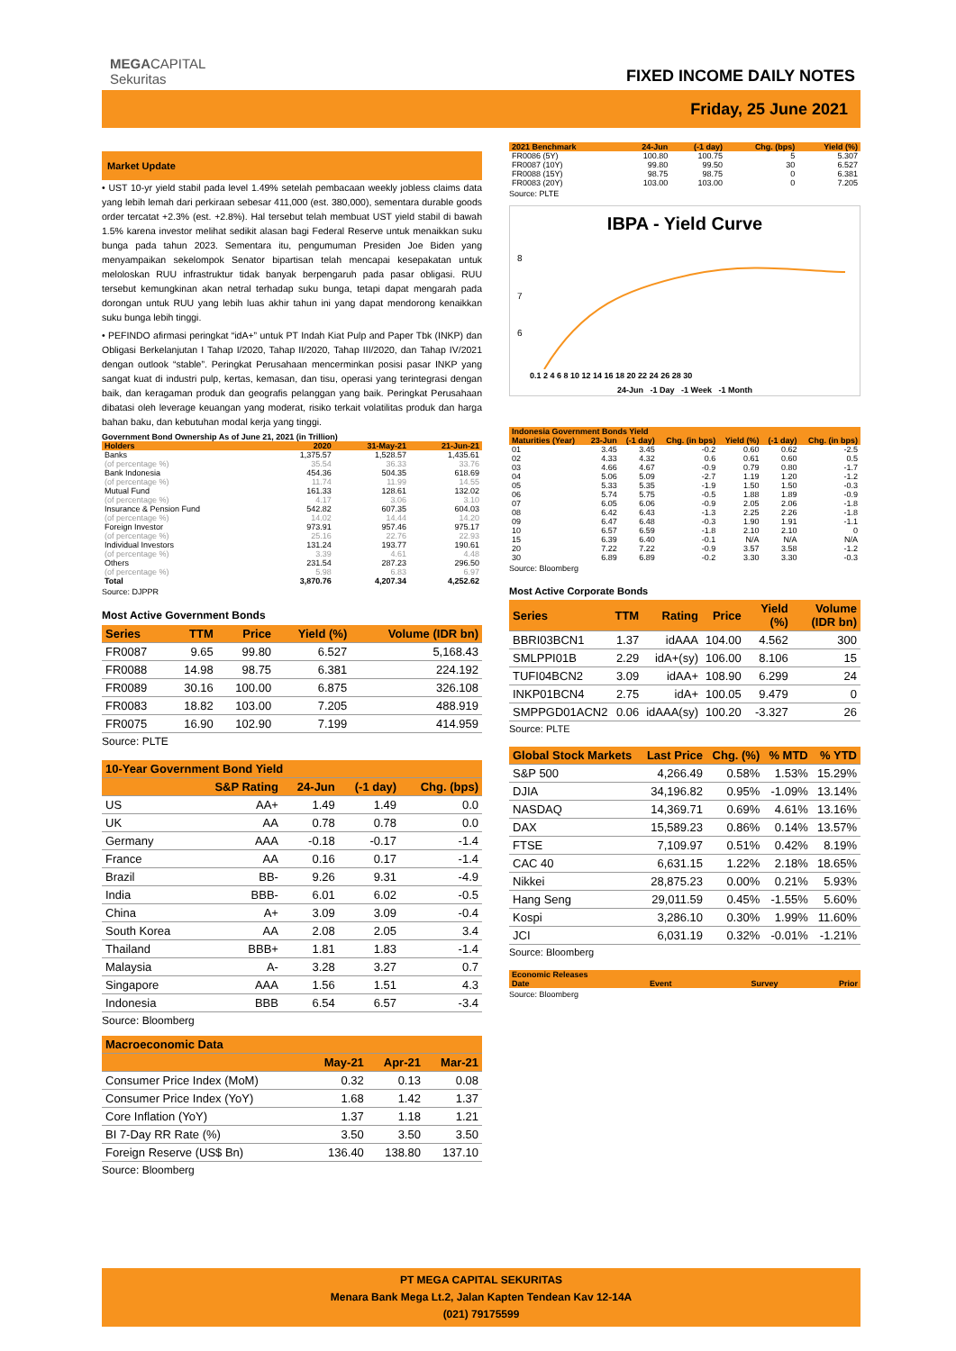MEGACAPITAL
Sekuritas
FIXED INCOME DAILY NOTES
Friday, 25 June 2021
Market Update
• UST 10-yr yield stabil pada level 1.49% setelah pembacaan weekly jobless claims data yang lebih lemah dari perkiraan sebesar 411,000 (est. 380,000), sementara durable goods order tercatat +2.3% (est. +2.8%). Hal tersebut telah membuat UST yield stabil di bawah 1.5% karena investor melihat sedikit alasan bagi Federal Reserve untuk menaikkan suku bunga pada tahun 2023. Sementara itu, pengumuman Presiden Joe Biden yang menyampaikan sekelompok Senator bipartisan telah mencapai kesepakatan untuk meloloskan RUU infrastruktur tidak banyak berpengaruh pada pasar obligasi. RUU tersebut kemungkinan akan netral terhadap suku bunga, tetapi dapat mengarah pada dorongan untuk RUU yang lebih luas akhir tahun ini yang dapat mendorong kenaikkan suku bunga lebih tinggi.
• PEFINDO afirmasi peringkat “idA+” untuk PT Indah Kiat Pulp and Paper Tbk (INKP) dan Obligasi Berkelanjutan I Tahap I/2020, Tahap II/2020, Tahap III/2020, dan Tahap IV/2021 dengan outlook “stable”. Peringkat Perusahaan mencerminkan posisi pasar INKP yang sangat kuat di industri pulp, kertas, kemasan, dan tisu, operasi yang terintegrasi dengan baik, dan keragaman produk dan geografis pelanggan yang baik. Peringkat Perusahaan dibatasi oleh leverage keuangan yang moderat, risiko terkait volatilitas produk dan harga bahan baku, dan kebutuhan modal kerja yang tinggi.
Government Bond Ownership As of June 21, 2021 (in Trillion)
| Holders | 2020 | 31-May-21 | 21-Jun-21 |
| --- | --- | --- | --- |
| Banks | 1,375.57 | 1,528.57 | 1,435.61 |
| (of percentage %) | 35.54 | 36.33 | 33.76 |
| Bank Indonesia | 454.36 | 504.35 | 618.69 |
| (of percentage %) | 11.74 | 11.99 | 14.55 |
| Mutual Fund | 161.33 | 128.61 | 132.02 |
| (of percentage %) | 4.17 | 3.06 | 3.10 |
| Insurance & Pension Fund | 542.82 | 607.35 | 604.03 |
| (of percentage %) | 14.02 | 14.44 | 14.20 |
| Foreign Investor | 973.91 | 957.46 | 975.17 |
| (of percentage %) | 25.16 | 22.76 | 22.93 |
| Individual Investors | 131.24 | 193.77 | 190.61 |
| (of percentage %) | 3.39 | 4.61 | 4.48 |
| Others | 231.54 | 287.23 | 296.50 |
| (of percentage %) | 5.98 | 6.83 | 6.97 |
| Total | 3,870.76 | 4,207.34 | 4,252.62 |
Source: DJPPR
Most Active Government Bonds
| Series | TTM | Price | Yield (%) | Volume (IDR bn) |
| --- | --- | --- | --- | --- |
| FR0087 | 9.65 | 99.80 | 6.527 | 5,168.43 |
| FR0088 | 14.98 | 98.75 | 6.381 | 224.192 |
| FR0089 | 30.16 | 100.00 | 6.875 | 326.108 |
| FR0083 | 18.82 | 103.00 | 7.205 | 488.919 |
| FR0075 | 16.90 | 102.90 | 7.199 | 414.959 |
Source: PLTE
| 10-Year Government Bond Yield | | | | |
| --- | --- | --- | --- | --- |
| | S&P Rating | 24-Jun | (-1 day) | Chg. (bps) |
| US | AA+ | 1.49 | 1.49 | 0.0 |
| UK | AA | 0.78 | 0.78 | 0.0 |
| Germany | AAA | -0.18 | -0.17 | -1.4 |
| France | AA | 0.16 | 0.17 | -1.4 |
| Brazil | BB- | 9.26 | 9.31 | -4.9 |
| India | BBB- | 6.01 | 6.02 | -0.5 |
| China | A+ | 3.09 | 3.09 | -0.4 |
| South Korea | AA | 2.08 | 2.05 | 3.4 |
| Thailand | BBB+ | 1.81 | 1.83 | -1.4 |
| Malaysia | A- | 3.28 | 3.27 | 0.7 |
| Singapore | AAA | 1.56 | 1.51 | 4.3 |
| Indonesia | BBB | 6.54 | 6.57 | -3.4 |
Source: Bloomberg
| Macroeconomic Data | | | |
| --- | --- | --- | --- |
| | May-21 | Apr-21 | Mar-21 |
| Consumer Price Index (MoM) | 0.32 | 0.13 | 0.08 |
| Consumer Price Index (YoY) | 1.68 | 1.42 | 1.37 |
| Core Inflation (YoY) | 1.37 | 1.18 | 1.21 |
| BI 7-Day RR Rate (%) | 3.50 | 3.50 | 3.50 |
| Foreign Reserve (US$ Bn) | 136.40 | 138.80 | 137.10 |
Source: Bloomberg
| 2021 Benchmark | 24-Jun | (-1 day) | Chg. (bps) | Yield (%) |
| --- | --- | --- | --- | --- |
| FR0086 (5Y) | 100.80 | 100.75 | 5 | 5.307 |
| FR0087 (10Y) | 99.80 | 99.50 | 30 | 6.527 |
| FR0088 (15Y) | 98.75 | 98.75 | 0 | 6.381 |
| FR0083 (20Y) | 103.00 | 103.00 | 0 | 7.205 |
Source: PLTE
IBPA - Yield Curve
8
7
6
0.1 2 4 6 8 10 12 14 16 18 20 22 24 26 28 30
24-Jun -1 Day -1 Week -1 Month
| Indonesia Government Bonds Yield | | | | | | |
| --- | --- | --- | --- | --- | --- | --- |
| Maturities (Year) | 23-Jun | (-1 day) | Chg. (in bps) | Yield (%) | (-1 day) | Chg. (in bps) |
| 01 | 3.45 | 3.45 | -0.2 | 0.60 | 0.62 | -2.5 |
| 02 | 4.33 | 4.32 | 0.6 | 0.61 | 0.60 | 0.5 |
| 03 | 4.66 | 4.67 | -0.9 | 0.79 | 0.80 | -1.7 |
| 04 | 5.06 | 5.09 | -2.7 | 1.19 | 1.20 | -1.2 |
| 05 | 5.33 | 5.35 | -1.9 | 1.50 | 1.50 | -0.3 |
| 06 | 5.74 | 5.75 | -0.5 | 1.88 | 1.89 | -0.9 |
| 07 | 6.05 | 6.06 | -0.9 | 2.05 | 2.06 | -1.8 |
| 08 | 6.42 | 6.43 | -1.3 | 2.25 | 2.26 | -1.8 |
| 09 | 6.47 | 6.48 | -0.3 | 1.90 | 1.91 | -1.1 |
| 10 | 6.57 | 6.59 | -1.8 | 2.10 | 2.10 | 0 |
| 15 | 6.39 | 6.40 | -0.1 | N/A | N/A | N/A |
| 20 | 7.22 | 7.22 | -0.9 | 3.57 | 3.58 | -1.2 |
| 30 | 6.89 | 6.89 | -0.2 | 3.30 | 3.30 | -0.3 |
Source: Bloomberg
Most Active Corporate Bonds
| Series | TTM | Rating | Price | Yield (%) | Volume (IDR bn) |
| --- | --- | --- | --- | --- | --- |
| BBRI03BCN1 | 1.37 | idAAA | 104.00 | 4.562 | 300 |
| SMLPPI01B | 2.29 | idA+(sy) | 106.00 | 8.106 | 15 |
| TUFI04BCN2 | 3.09 | idAA+ | 108.90 | 6.299 | 24 |
| INKP01BCN4 | 2.75 | idA+ | 100.05 | 9.479 | 0 |
| SMPPGD01ACN2 | 0.06 | idAAA(sy) | 100.20 | -3.327 | 26 |
Source: PLTE
| Global Stock Markets | Last Price | Chg. (%) | % MTD | % YTD |
| --- | --- | --- | --- | --- |
| S&P 500 | 4,266.49 | 0.58% | 1.53% | 15.29% |
| DJIA | 34,196.82 | 0.95% | -1.09% | 13.14% |
| NASDAQ | 14,369.71 | 0.69% | 4.61% | 13.16% |
| DAX | 15,589.23 | 0.86% | 0.14% | 13.57% |
| FTSE | 7,109.97 | 0.51% | 0.42% | 8.19% |
| CAC 40 | 6,631.15 | 1.22% | 2.18% | 18.65% |
| Nikkei | 28,875.23 | 0.00% | 0.21% | 5.93% |
| Hang Seng | 29,011.59 | 0.45% | -1.55% | 5.60% |
| Kospi | 3,286.10 | 0.30% | 1.99% | 11.60% |
| JCI | 6,031.19 | 0.32% | -0.01% | -1.21% |
Source: Bloomberg
| Economic Releases | | | |
| --- | --- | --- | --- |
| Date | Event | Survey | Prior |
Source: Bloomberg
PT MEGA CAPITAL SEKURITAS
Menara Bank Mega Lt.2, Jalan Kapten Tendean Kav 12-14A
(021) 79175599